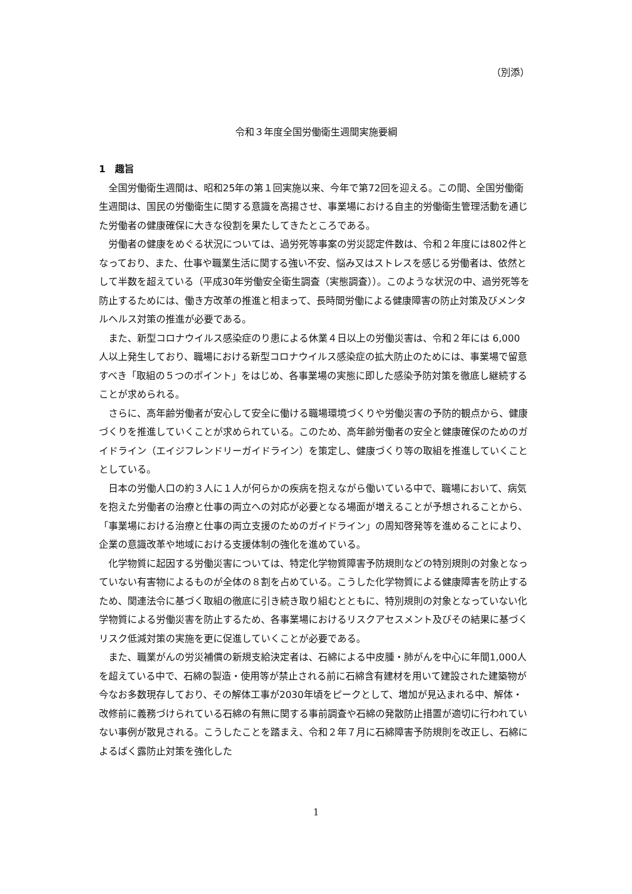（別添）
令和３年度全国労働衛生週間実施要綱
1　趣旨
全国労働衛生週間は、昭和25年の第１回実施以来、今年で第72回を迎える。この間、全国労働衛生週間は、国民の労働衛生に関する意識を高揚させ、事業場における自主的労働衛生管理活動を通じた労働者の健康確保に大きな役割を果たしてきたところである。
労働者の健康をめぐる状況については、過労死等事案の労災認定件数は、令和２年度には802件となっており、また、仕事や職業生活に関する強い不安、悩み又はストレスを感じる労働者は、依然として半数を超えている（平成30年労働安全衛生調査（実態調査））。このような状況の中、過労死等を防止するためには、働き方改革の推進と相まって、長時間労働による健康障害の防止対策及びメンタルヘルス対策の推進が必要である。
また、新型コロナウイルス感染症のり患による休業４日以上の労働災害は、令和２年には 6,000 人以上発生しており、職場における新型コロナウイルス感染症の拡大防止のためには、事業場で留意すべき「取組の５つのポイント」をはじめ、各事業場の実態に即した感染予防対策を徹底し継続することが求められる。
さらに、高年齢労働者が安心して安全に働ける職場環境づくりや労働災害の予防的観点から、健康づくりを推進していくことが求められている。このため、高年齢労働者の安全と健康確保のためのガイドライン（エイジフレンドリーガイドライン）を策定し、健康づくり等の取組を推進していくこととしている。
日本の労働人口の約３人に１人が何らかの疾病を抱えながら働いている中で、職場において、病気を抱えた労働者の治療と仕事の両立への対応が必要となる場面が増えることが予想されることから、「事業場における治療と仕事の両立支援のためのガイドライン」の周知啓発等を進めることにより、企業の意識改革や地域における支援体制の強化を進めている。
化学物質に起因する労働災害については、特定化学物質障害予防規則などの特別規則の対象となっていない有害物によるものが全体の８割を占めている。こうした化学物質による健康障害を防止するため、関連法令に基づく取組の徹底に引き続き取り組むとともに、特別規則の対象となっていない化学物質による労働災害を防止するため、各事業場におけるリスクアセスメント及びその結果に基づくリスク低減対策の実施を更に促進していくことが必要である。
また、職業がんの労災補償の新規支給決定者は、石綿による中皮腫・肺がんを中心に年間1,000人を超えている中で、石綿の製造・使用等が禁止される前に石綿含有建材を用いて建設された建築物が今なお多数現存しており、その解体工事が2030年頃をピークとして、増加が見込まれる中、解体・改修前に義務づけられている石綿の有無に関する事前調査や石綿の発散防止措置が適切に行われていない事例が散見される。こうしたことを踏まえ、令和２年７月に石綿障害予防規則を改正し、石綿によるばく露防止対策を強化した
1